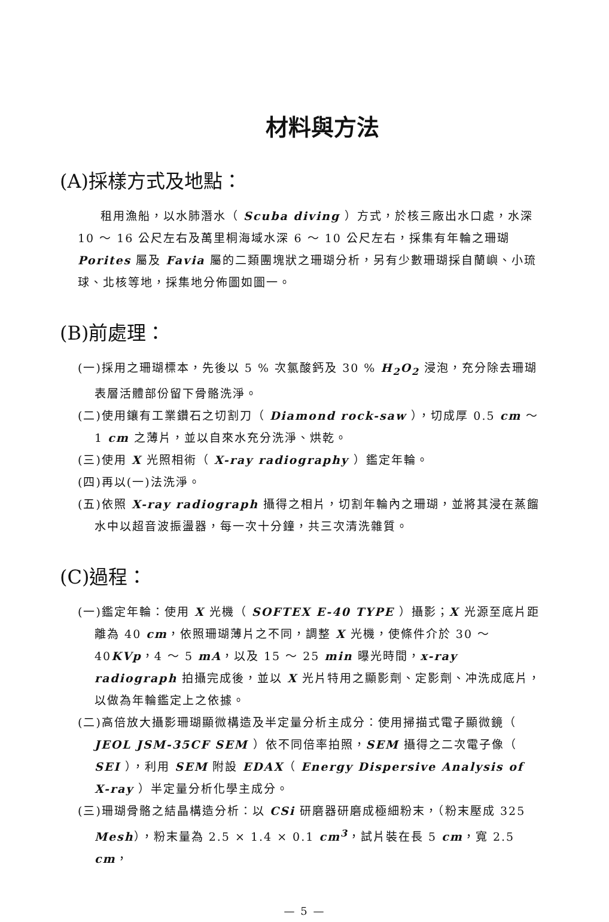材料與方法
(A)採樣方式及地點：
租用漁船，以水肺潛水（ Scuba diving ）方式，於核三廠出水口處，水深 10 ～ 16 公尺左右及萬里桐海域水深 6 ～ 10 公尺左右，採集有年輪之珊瑚 Porites 屬及 Favia 屬的二類團塊狀之珊瑚分析，另有少數珊瑚採自蘭嶼、小琉球、北核等地，採集地分佈圖如圖一。
(B)前處理：
(一)採用之珊瑚標本，先後以 5 % 次氯酸鈣及 30 % H<sub>2</sub>O<sub>2</sub> 浸泡，充分除去珊瑚表層活體部份留下骨骼洗淨。
(二)使用鑲有工業鑽石之切割刀（ Diamond rock-saw ），切成厚 0.5 cm ～ 1 cm 之薄片，並以自來水充分洗淨、烘乾。
(三)使用 X 光照相術（ X-ray radiography ）鑑定年輪。
(四)再以(一)法洗淨。
(五)依照 X-ray radiograph 攝得之相片，切割年輪內之珊瑚，並將其浸在蒸餾水中以超音波振盪器，每一次十分鐘，共三次清洗雜質。
(C)過程：
(一)鑑定年輪：使用 X 光機（ SOFTEX E-40 TYPE ）攝影；X 光源至底片距離為 40 cm，依照珊瑚薄片之不同，調整 X 光機，使條件介於 30 ～ 40KVp，4 ～ 5 mA，以及 15 ～ 25 min 曝光時間，x-ray radiograph 拍攝完成後，並以 X 光片特用之顯影劑、定影劑、冲洗成底片，以做為年輪鑑定上之依據。
(二)高倍放大攝影珊瑚顯微構造及半定量分析主成分：使用掃描式電子顯微鏡（ JEOL JSM-35CF SEM ）依不同倍率拍照，SEM 攝得之二次電子像（ SEI ），利用 SEM 附設 EDAX（ Energy Dispersive Analysis of X-ray ）半定量分析化學主成分。
(三)珊瑚骨骼之結晶構造分析：以 CSi 研磨器研磨成極細粉末，（粉末壓成 325 Mesh），粉末量為 2.5 × 1.4 × 0.1 cm<sup>3</sup>，試片裝在長 5 cm，寬 2.5 cm，
— 5 —